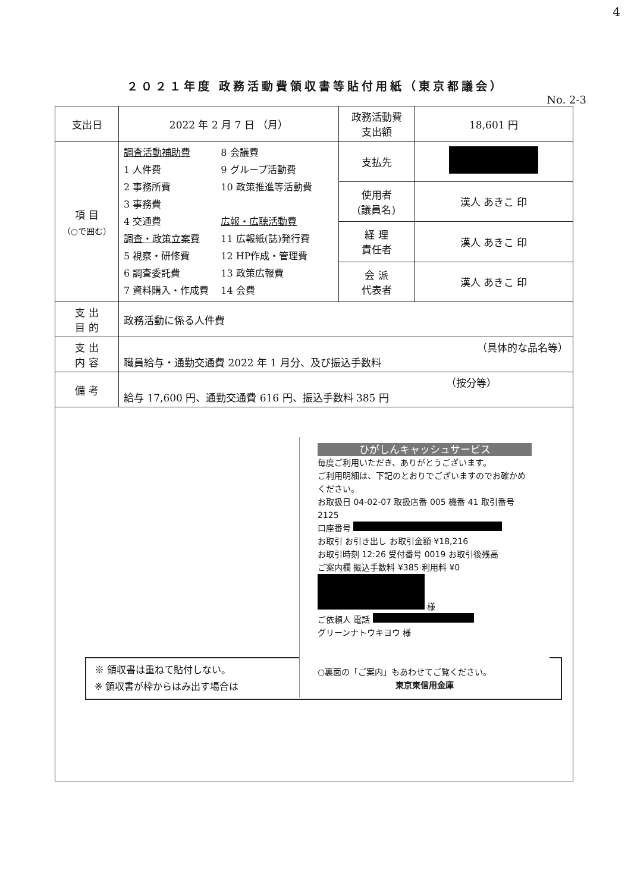4
２０２１年度 政務活動費領収書等貼付用紙（東京都議会）
No. 2-3
| 支出日 | 2022 年 2 月 7 日 （月） | 政務活動費 支出額 | 18,601 円 |
| 項 目 （○で囲む） | 調査活動補助費 1 人件費 2 事務所費 3 事務費 4 交通費 調査・政策立案費 5 視察・研修費 6 調査委託費 7 資料購入・作成費 8 会議費 9 グループ活動費 10 政策推進等活動費 広報・広聴活動費 11 広報紙(誌)発行費 12 HP作成・管理費 13 政策広報費 14 会費 | 支払先 | |
| | | 使用者 (議員名) | 漢人 あきこ 印 |
| | | 経 理 責任者 | 漢人 あきこ 印 |
| | | 会 派 代表者 | 漢人 あきこ 印 |
| 支 出 目 的 | 政務活動に係る人件費 | | |
| 支 出 内 容 | （具体的な品名等） 職員給与・通勤交通費 2022 年 1 月分、及び振込手数料 | | |
| 備 考 | （按分等） 給与 17,600 円、通勤交通費 616 円、振込手数料 385 円 | | |
| ※ 領収書は重ねて貼付しない。 ※ 領収書が枠からはみ出す場合は ひがしんキャッシュサービス 毎度ご利用いただき、ありがとうございます。 ご利用明細は、下記のとおりでございますのでお確かめください。 お取扱日 04-02-07 取扱店番 005 機番 41 取引番号 2125 口座番号 お取引 お引き出し お取引金額 ¥18,216 お取引時刻 12:26 受付番号 0019 お取引後残高 ご案内欄 振込手数料 ¥385 利用料 ¥0 様 ご依頼人 電話 グリーンナトウキヨウ 様 ○裏面の「ご案内」もあわせてご覧ください。 東京東信用金庫 | | | |